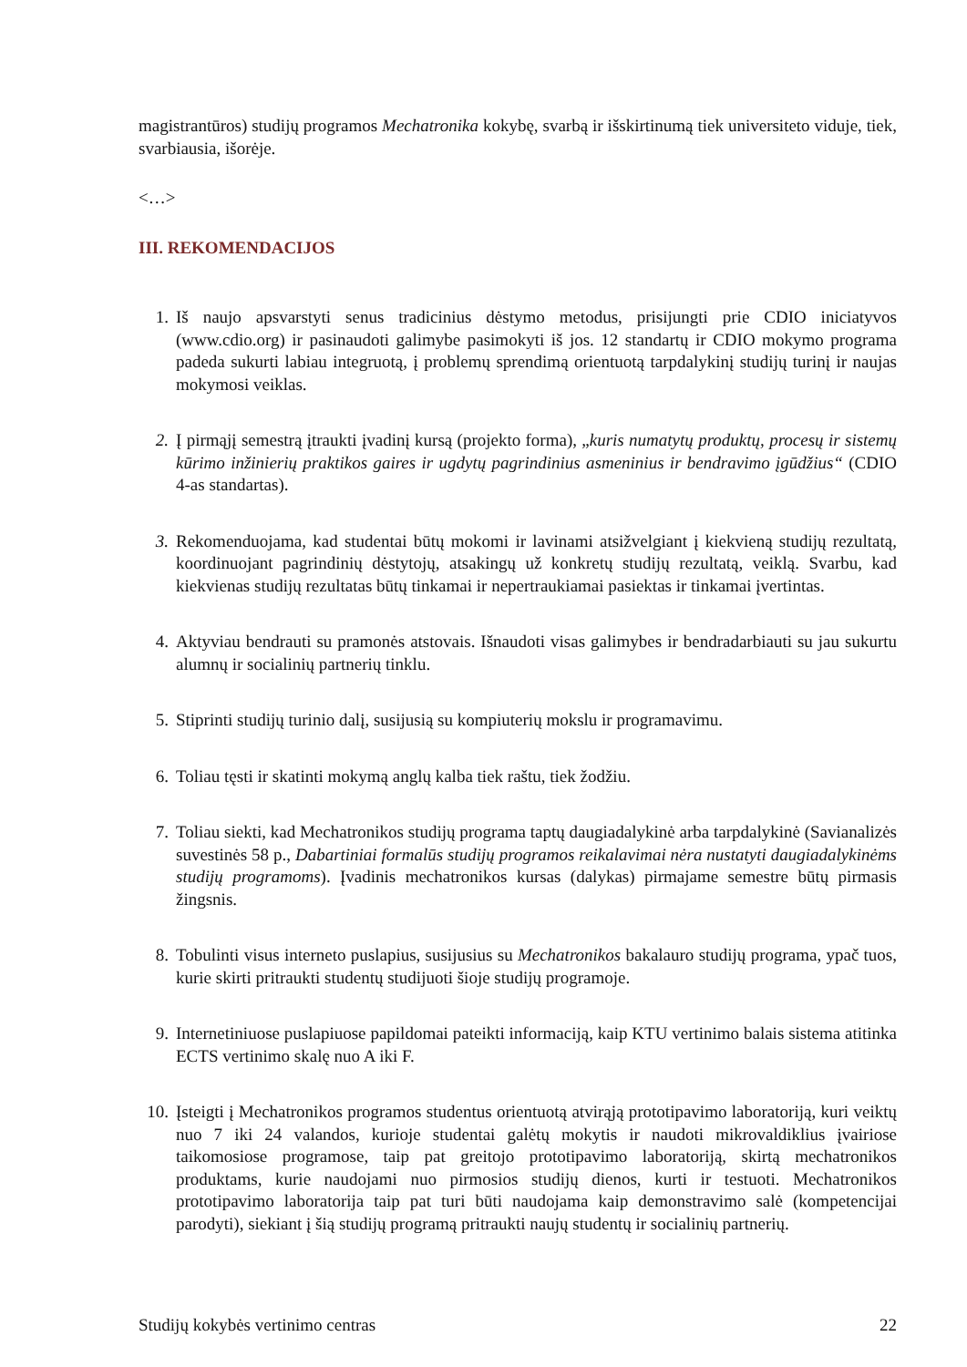magistrantūros) studijų programos Mechatronika kokybę, svarbą ir išskirtinumą tiek universiteto viduje, tiek, svarbiausia, išorėje.
<…>
III. REKOMENDACIJOS
1. Iš naujo apsvarstyti senus tradicinius dėstymo metodus, prisijungti prie CDIO iniciatyvos (www.cdio.org) ir pasinaudoti galimybe pasimokyti iš jos. 12 standartų ir CDIO mokymo programa padeda sukurti labiau integruotą, į problemų sprendimą orientuotą tarpdalykinį studijų turinį ir naujas mokymosi veiklas.
2. Į pirmąjį semestrą įtraukti įvadinį kursą (projekto forma), „kuris numatytų produktų, procesų ir sistemų kūrimo inžinierių praktikos gaires ir ugdytų pagrindinius asmeninius ir bendravimo įgūdžius“ (CDIO 4-as standartas).
3. Rekomenduojama, kad studentai būtų mokomi ir lavinami atsižvelgiant į kiekvieną studijų rezultatą, koordinuojant pagrindinių dėstytojų, atsakingų už konkretų studijų rezultatą, veiklą. Svarbu, kad kiekvienas studijų rezultatas būtų tinkamai ir nepertraukiamai pasiektas ir tinkamai įvertintas.
4. Aktyviau bendrauti su pramonės atstovais. Išnaudoti visas galimybes ir bendradarbiauti su jau sukurtu alumnų ir socialinių partnerių tinklu.
5. Stiprinti studijų turinio dalį, susijusią su kompiuterių mokslu ir programavimu.
6. Toliau tęsti ir skatinti mokymą anglų kalba tiek raštu, tiek žodžiu.
7. Toliau siekti, kad Mechatronikos studijų programa taptų daugiadalykinė arba tarpdalykinė (Savianalizės suvestinės 58 p., Dabartiniai formalūs studijų programos reikalavimai nėra nustatyti daugiadalykinėms studijų programoms). Įvadinis mechatronikos kursas (dalykas) pirmajame semestre būtų pirmasis žingsnis.
8. Tobulinti visus interneto puslapius, susijusius su Mechatronikos bakalauro studijų programa, ypač tuos, kurie skirti pritraukti studentų studijuoti šioje studijų programoje.
9. Internetiniuose puslapiuose papildomai pateikti informaciją, kaip KTU vertinimo balais sistema atitinka ECTS vertinimo skalę nuo A iki F.
10. Įsteigti į Mechatronikos programos studentus orientuotą atvirąją prototipavimo laboratoriją, kuri veiktų nuo 7 iki 24 valandos, kurioje studentai galėtų mokytis ir naudoti mikrovaldiklius įvairiose taikomosiose programose, taip pat greitojo prototipavimo laboratoriją, skirtą mechatronikos produktams, kurie naudojami nuo pirmosios studijų dienos, kurti ir testuoti. Mechatronikos prototipavimo laboratorija taip pat turi būti naudojama kaip demonstravimo salė (kompetencijai parodyti), siekiant į šią studijų programą pritraukti naujų studentų ir socialinių partnerių.
Studijų kokybės vertinimo centras 22